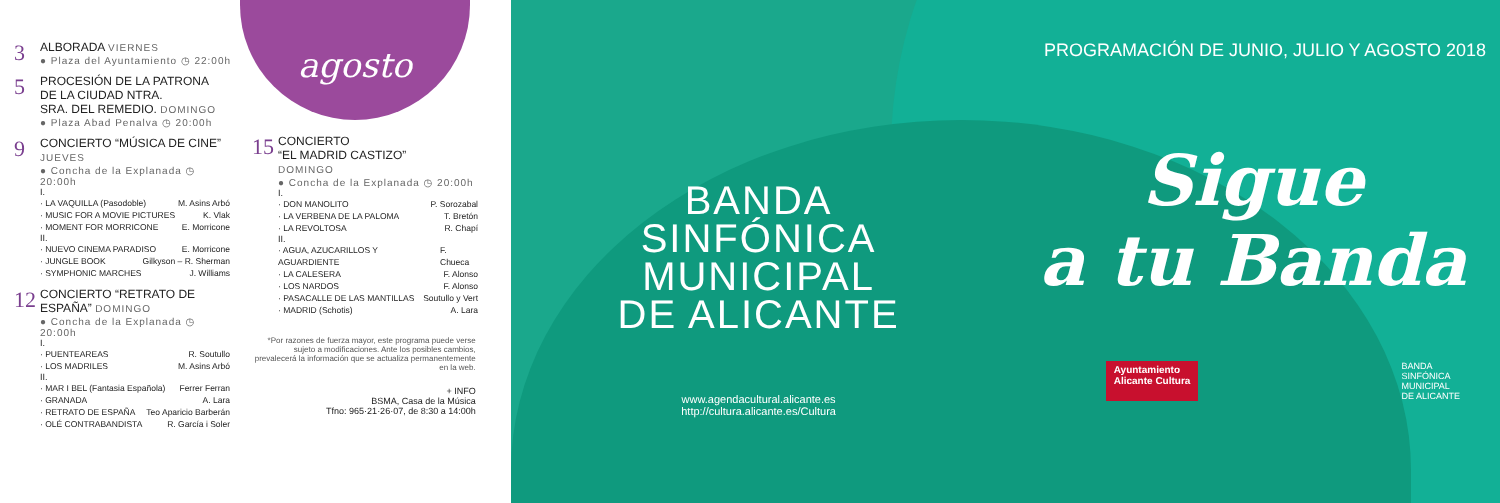3
ALBORADA VIERNES
● Plaza del Ayuntamiento ◷ 22:00h
5
PROCESIÓN DE LA PATRONA
DE LA CIUDAD NTRA.
SRA. DEL REMEDIO. DOMINGO
● Plaza Abad Penalva ◷ 20:00h
9
CONCIERTO “MÚSICA DE CINE”
JUEVES
● Concha de la Explanada ◷ 20:00h
I.
· LA VAQUILLA (Pasodoble) M. Asins Arbó
· MUSIC FOR A MOVIE PICTURES K. Vlak
· MOMENT FOR MORRICONE E. Morricone
II.
· NUEVO CINEMA PARADISO E. Morricone
· JUNGLE BOOK Gilkyson – R. Sherman
· SYMPHONIC MARCHES J. Williams
12
CONCIERTO “RETRATO DE ESPAÑA” DOMINGO
● Concha de la Explanada ◷ 20:00h
I.
· PUENTEAREAS R. Soutullo
· LOS MADRILES M. Asins Arbó
II.
· MAR I BEL (Fantasia Española) Ferrer Ferran
· GRANADA A. Lara
· RETRATO DE ESPAÑA Teo Aparicio Barberán
· OLÉ CONTRABANDISTA R. García i Soler
agosto
15
CONCIERTO
“EL MADRID CASTIZO”
DOMINGO
● Concha de la Explanada ◷ 20:00h
I.
· DON MANOLITO P. Sorozabal
· LA VERBENA DE LA PALOMA T. Bretón
· LA REVOLTOSA R. Chapí
II.
· AGUA, AZUCARILLOS Y AGUARDIENTE F. Chueca
· LA CALESERA F. Alonso
· LOS NARDOS F. Alonso
· PASACALLE DE LAS MANTILLAS Soutullo y Vert
· MADRID (Schotis) A. Lara
*Por razones de fuerza mayor, este programa puede verse sujeto a modificaciones. Ante los posibles cambios, prevalecerá la información que se actualiza permanentemente en la web.
+ INFO
BSMA, Casa de la Música
Tfno: 965·21·26·07, de 8:30 a 14:00h
PROGRAMACIÓN DE JUNIO, JULIO Y AGOSTO 2018
BANDA
SINFÓNICA
MUNICIPAL
DE ALICANTE
www.agendacultural.alicante.es
http://cultura.alicante.es/Cultura
Sigue
a tu Banda
Ayuntamiento
Alicante Cultura
BANDA
SINFÓNICA
MUNICIPAL
DE ALICANTE